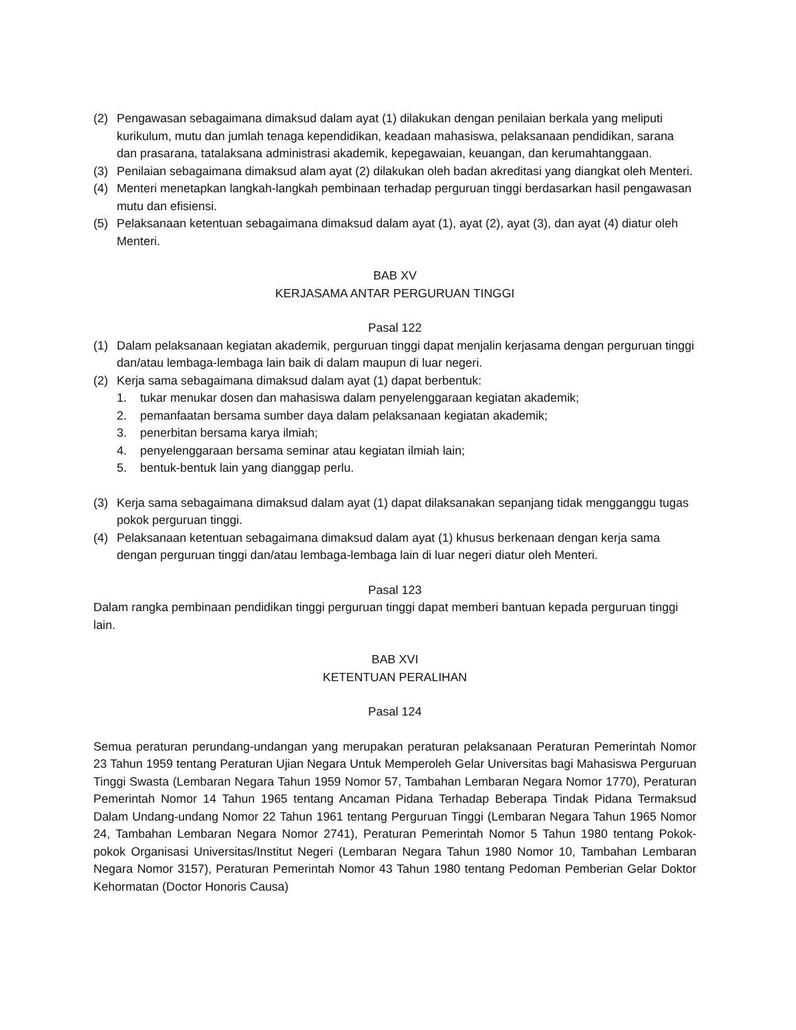(2) Pengawasan sebagaimana dimaksud dalam ayat (1) dilakukan dengan penilaian berkala yang meliputi kurikulum, mutu dan jumlah tenaga kependidikan, keadaan mahasiswa, pelaksanaan pendidikan, sarana dan prasarana, tatalaksana administrasi akademik, kepegawaian, keuangan, dan kerumahtanggaan.
(3) Penilaian sebagaimana dimaksud alam ayat (2) dilakukan oleh badan akreditasi yang diangkat oleh Menteri.
(4) Menteri menetapkan langkah-langkah pembinaan terhadap perguruan tinggi berdasarkan hasil pengawasan mutu dan efisiensi.
(5) Pelaksanaan ketentuan sebagaimana dimaksud dalam ayat (1), ayat (2), ayat (3), dan ayat (4) diatur oleh Menteri.
BAB XV
KERJASAMA ANTAR PERGURUAN TINGGI
Pasal 122
(1) Dalam pelaksanaan kegiatan akademik, perguruan tinggi dapat menjalin kerjasama dengan perguruan tinggi dan/atau lembaga-lembaga lain baik di dalam maupun di luar negeri.
(2) Kerja sama sebagaimana dimaksud dalam ayat (1) dapat berbentuk:
1. tukar menukar dosen dan mahasiswa dalam penyelenggaraan kegiatan akademik;
2. pemanfaatan bersama sumber daya dalam pelaksanaan kegiatan akademik;
3. penerbitan bersama karya ilmiah;
4. penyelenggaraan bersama seminar atau kegiatan ilmiah lain;
5. bentuk-bentuk lain yang dianggap perlu.
(3) Kerja sama sebagaimana dimaksud dalam ayat (1) dapat dilaksanakan sepanjang tidak mengganggu tugas pokok perguruan tinggi.
(4) Pelaksanaan ketentuan sebagaimana dimaksud dalam ayat (1) khusus berkenaan dengan kerja sama dengan perguruan tinggi dan/atau lembaga-lembaga lain di luar negeri diatur oleh Menteri.
Pasal 123
Dalam rangka pembinaan pendidikan tinggi perguruan tinggi dapat memberi bantuan kepada perguruan tinggi lain.
BAB XVI
KETENTUAN PERALIHAN
Pasal 124
Semua peraturan perundang-undangan yang merupakan peraturan pelaksanaan Peraturan Pemerintah Nomor 23 Tahun 1959 tentang Peraturan Ujian Negara Untuk Memperoleh Gelar Universitas bagi Mahasiswa Perguruan Tinggi Swasta (Lembaran Negara Tahun 1959 Nomor 57, Tambahan Lembaran Negara Nomor 1770), Peraturan Pemerintah Nomor 14 Tahun 1965 tentang Ancaman Pidana Terhadap Beberapa Tindak Pidana Termaksud Dalam Undang-undang Nomor 22 Tahun 1961 tentang Perguruan Tinggi (Lembaran Negara Tahun 1965 Nomor 24, Tambahan Lembaran Negara Nomor 2741), Peraturan Pemerintah Nomor 5 Tahun 1980 tentang Pokok-pokok Organisasi Universitas/Institut Negeri (Lembaran Negara Tahun 1980 Nomor 10, Tambahan Lembaran Negara Nomor 3157), Peraturan Pemerintah Nomor 43 Tahun 1980 tentang Pedoman Pemberian Gelar Doktor Kehormatan (Doctor Honoris Causa)